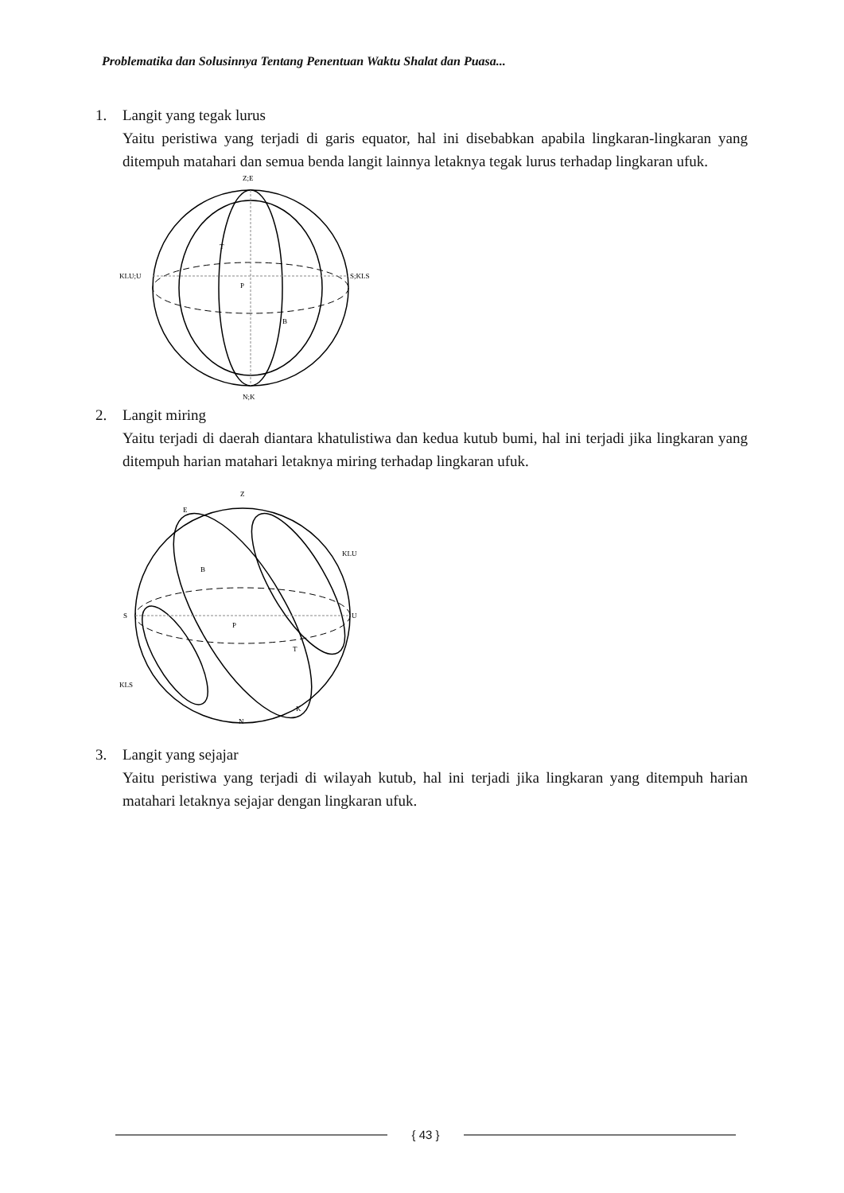Problematika dan Solusinnya Tentang Penentuan Waktu Shalat dan Puasa...
1. Langit yang tegak lurus
Yaitu peristiwa yang terjadi di garis equator, hal ini disebabkan apabila lingkaran-lingkaran yang ditempuh matahari dan semua benda langit lainnya letaknya tegak lurus terhadap lingkaran ufuk.
Z;E
KLU;U
S;KLS
T
P
B
N;K
2. Langit miring
Yaitu terjadi di daerah diantara khatulistiwa dan kedua kutub bumi, hal ini terjadi jika lingkaran yang ditempuh harian matahari letaknya miring terhadap lingkaran ufuk.
Z
E
S
U
KLU
KLS
B
P
T
K
N
3. Langit yang sejajar
Yaitu peristiwa yang terjadi di wilayah kutub, hal ini terjadi jika lingkaran yang ditempuh harian matahari letaknya sejajar dengan lingkaran ufuk.
{ 43 }